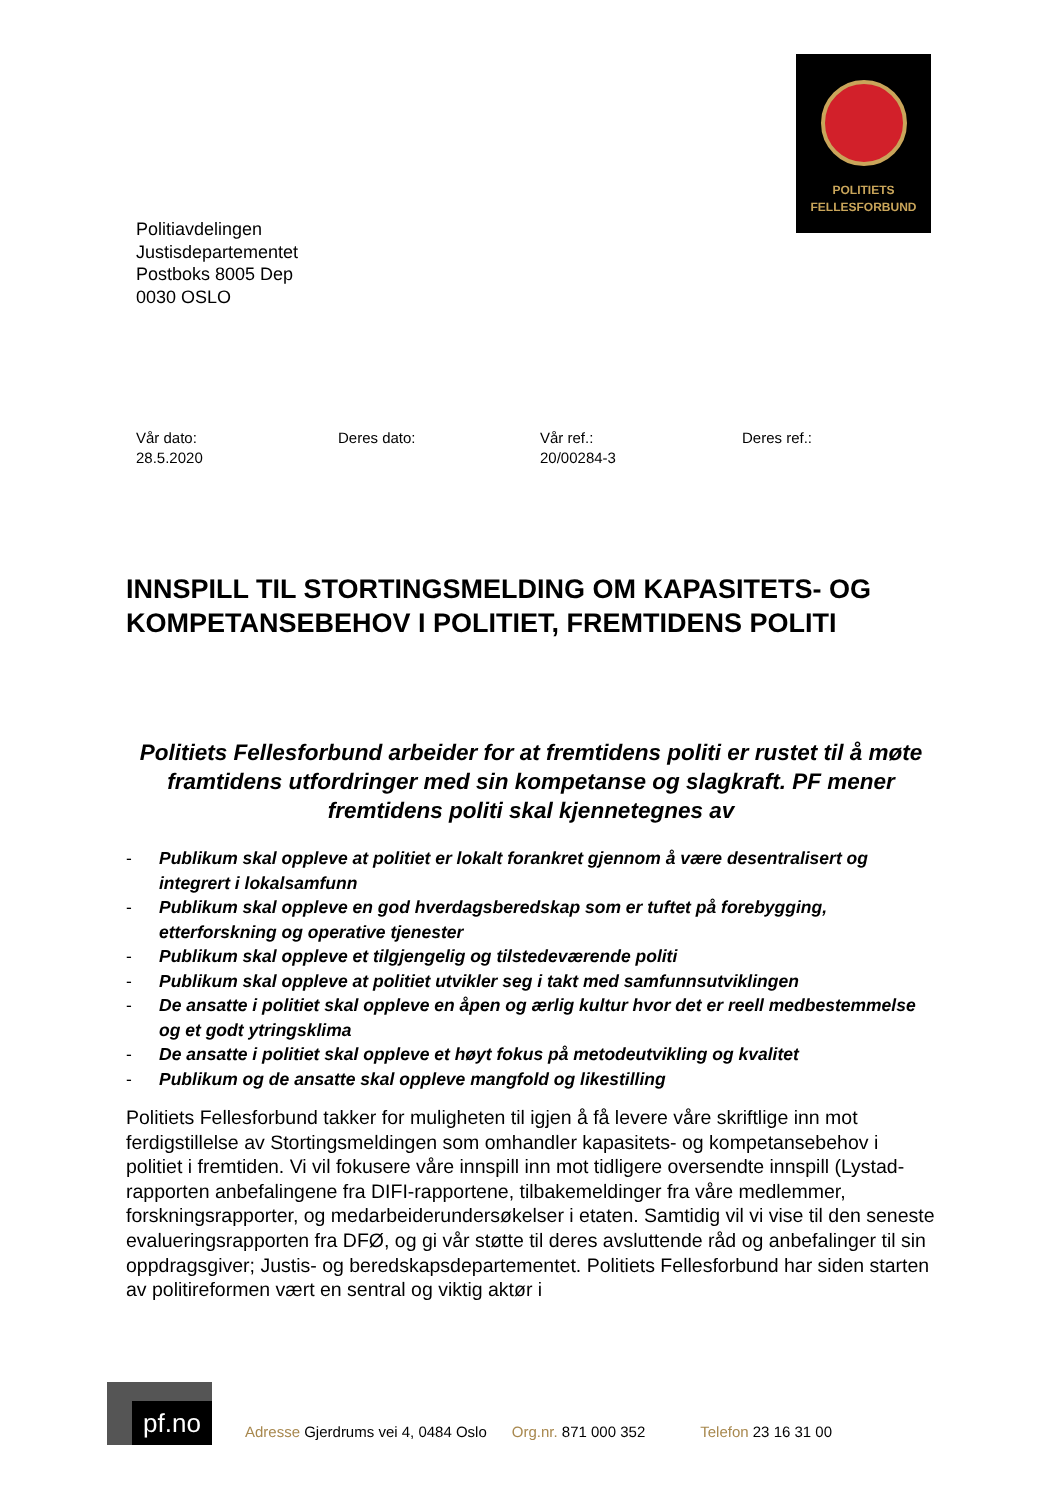POLITIETS
FELLESFORBUND
Politiavdelingen
Justisdepartementet
Postboks 8005 Dep
0030 OSLO
Vår dato:
28.5.2020
Deres dato: Vår ref.:
20/00284-3
Deres ref.:
INNSPILL TIL STORTINGSMELDING OM KAPASITETS- OG KOMPETANSEBEHOV I POLITIET, FREMTIDENS POLITI
Politiets Fellesforbund arbeider for at fremtidens politi er rustet til å møte framtidens utfordringer med sin kompetanse og slagkraft. PF mener fremtidens politi skal kjennetegnes av
- Publikum skal oppleve at politiet er lokalt forankret gjennom å være desentralisert og integrert i lokalsamfunn
- Publikum skal oppleve en god hverdagsberedskap som er tuftet på forebygging, etterforskning og operative tjenester
- Publikum skal oppleve et tilgjengelig og tilstedeværende politi
- Publikum skal oppleve at politiet utvikler seg i takt med samfunnsutviklingen
- De ansatte i politiet skal oppleve en åpen og ærlig kultur hvor det er reell medbestemmelse og et godt ytringsklima
- De ansatte i politiet skal oppleve et høyt fokus på metodeutvikling og kvalitet
- Publikum og de ansatte skal oppleve mangfold og likestilling
Politiets Fellesforbund takker for muligheten til igjen å få levere våre skriftlige inn mot ferdigstillelse av Stortingsmeldingen som omhandler kapasitets- og kompetansebehov i politiet i fremtiden. Vi vil fokusere våre innspill inn mot tidligere oversendte innspill (Lystad-rapporten anbefalingene fra DIFI-rapportene, tilbakemeldinger fra våre medlemmer, forskningsrapporter, og medarbeiderundersøkelser i etaten. Samtidig vil vi vise til den seneste evalueringsrapporten fra DFØ, og gi vår støtte til deres avsluttende råd og anbefalinger til sin oppdragsgiver; Justis- og beredskapsdepartementet. Politiets Fellesforbund har siden starten av politireformen vært en sentral og viktig aktør i
pf.no
Adresse Gjerdrums vei 4, 0484 Oslo
Org.nr. 871 000 352
Telefon 23 16 31 00